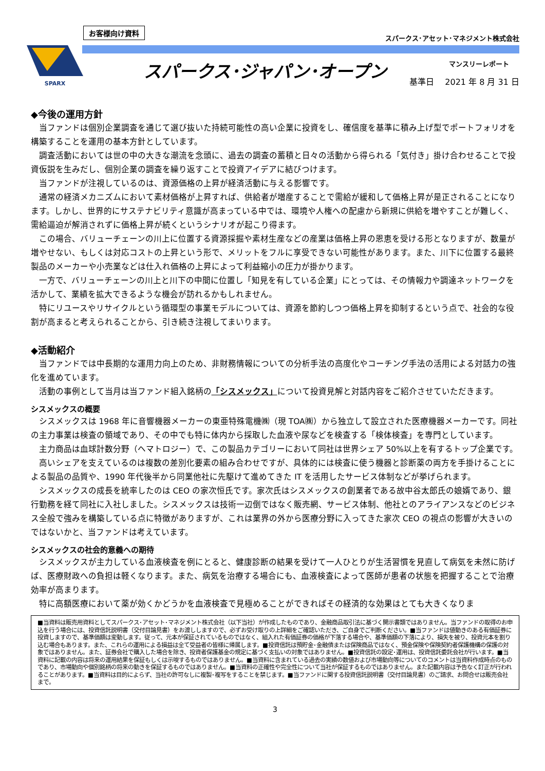SPARX
お客様向け資料
スパークス･アセット･マネジメント株式会社
スパークス･ジャパン･オープン マンスリーレポート
基準日　 2021 年 8 月 31 日
◆今後の運用方針
当ファンドは個別企業調査を通じて選び抜いた持続可能性の高い企業に投資をし、確信度を基準に積み上げ型でポートフォリオを構築することを運用の基本方針としています。
調査活動においては世の中の大きな潮流を念頭に、過去の調査の蓄積と日々の活動から得られる「気付き」掛け合わせることで投資仮説を生みだし、個別企業の調査を繰り返すことで投資アイデアに結びつけます。
当ファンドが注視しているのは、資源価格の上昇が経済活動に与える影響です。
通常の経済メカニズムにおいて素材価格が上昇すれば、供給者が増産することで需給が緩和して価格上昇が是正されることになります。しかし、世界的にサステナビリティ意識が高まっている中では、環境や人権への配慮から新規に供給を増やすことが難しく、需給逼迫が解消されずに価格上昇が続くというシナリオが起こり得ます。
この場合、バリューチェーンの川上に位置する資源採掘や素材生産などの産業は価格上昇の恩恵を受ける形となりますが、数量が増やせない、もしくは対応コストの上昇という形で、メリットをフルに享受できない可能性があります。また、川下に位置する最終製品のメーカーや小売業などは仕入れ価格の上昇によって利益縮小の圧力が掛かります。
一方で、バリューチェーンの川上と川下の中間に位置し「知見を有している企業」にとっては、その情報力や調達ネットワークを活かして、業績を拡大できるような機会が訪れるかもしれません。
特にリユースやリサイクルという循環型の事業モデルについては、資源を節約しつつ価格上昇を抑制するという点で、社会的な役割が高まると考えられることから、引き続き注視してまいります。
◆活動紹介
当ファンドでは中長期的な運用力向上のため、非財務情報についての分析手法の高度化やコーチング手法の活用による対話力の強化を進めています。
活動の事例として当月は当ファンド組入銘柄の「シスメックス」について投資見解と対話内容をご紹介させていただきます。
シスメックスの概要
シスメックスは 1968 年に音響機器メーカーの東亜特殊電機㈱（現 TOA㈱）から独立して設立された医療機器メーカーです。同社の主力事業は検査の領域であり、その中でも特に体内から採取した血液や尿などを検査する「検体検査」を専門としています。
主力商品は血球計数分野（ヘマトロジー）で、この製品カテゴリーにおいて同社は世界シェア 50%以上を有するトップ企業です。
高いシェアを支えているのは複数の差別化要素の組み合わせですが、具体的には検査に使う機器と診断薬の両方を手掛けることによる製品の品質や、1990 年代後半から同業他社に先駆けて進めてきた IT を活用したサービス体制などが挙げられます。
シスメックスの成長を統率したのは CEO の家次恒氏です。家次氏はシスメックスの創業者である故中谷太郎氏の娘婿であり、銀行勤務を経て同社に入社しました。シスメックスは技術一辺倒ではなく販売網、サービス体制、他社とのアライアンスなどのビジネス全般で強みを構築している点に特徴がありますが、これは業界の外から医療分野に入ってきた家次 CEO の視点の影響が大きいのではないかと、当ファンドは考えています。
シスメックスの社会的意義への期待
シスメックスが主力している血液検査を例にとると、健康診断の結果を受けて一人ひとりが生活習慣を見直して病気を未然に防げば、医療財政への負担は軽くなります。また、病気を治療する場合にも、血液検査によって医師が患者の状態を把握することで治療効率が高まります。
特に高額医療において薬が効くかどうかを血液検査で見極めることができればその経済的な効果はとても大きくなりま
■当資料は販売用資料としてスパークス･アセット･マネジメント株式会社（以下当社）が作成したものであり、金融商品取引法に基づく開示書類ではありません。当ファンドの取得のお申込を行う場合には、投資信託説明書（交付目論見書）をお渡ししますので、必ずお受け取りの上詳細をご確認いただき、ご自身でご判断ください。■当ファンドは値動きのある有価証券に投資しますので、基準価額は変動します。従って、元本が保証されているものではなく、組入れた有価証券の価格が下落する場合や、基準価額の下落により、損失を被り、投資元本を割り込む場合もあります。また、これらの運用による損益は全て受益者の皆様に帰属します。■投資信託は預貯金･金融債または保険商品ではなく、預金保険や保険契約者保護機構の保護の対象ではありません。また、証券会社で購入した場合を除き、投資者保護基金の規定に基づく支払いの対象ではありません。■投資信託の設定･運用は、投資信託委託会社が行います。■当資料に記載の内容は将来の運用結果を保証もしくは示唆するものではありません。■当資料に含まれている過去の実績の数値および市場動向等についてのコメントは当資料作成時点のものであり、市場動向や個別銘柄の将来の動きを保証するものではありません。■当資料の正確性や完全性について当社が保証するものではありません。また記載内容は予告なく訂正が行われることがあります。■当資料は目的によらず、当社の許可なしに複製･複写をすることを禁じます。■当ファンドに関する投資信託説明書（交付目論見書）のご請求、お問合せは販売会社まで。
3